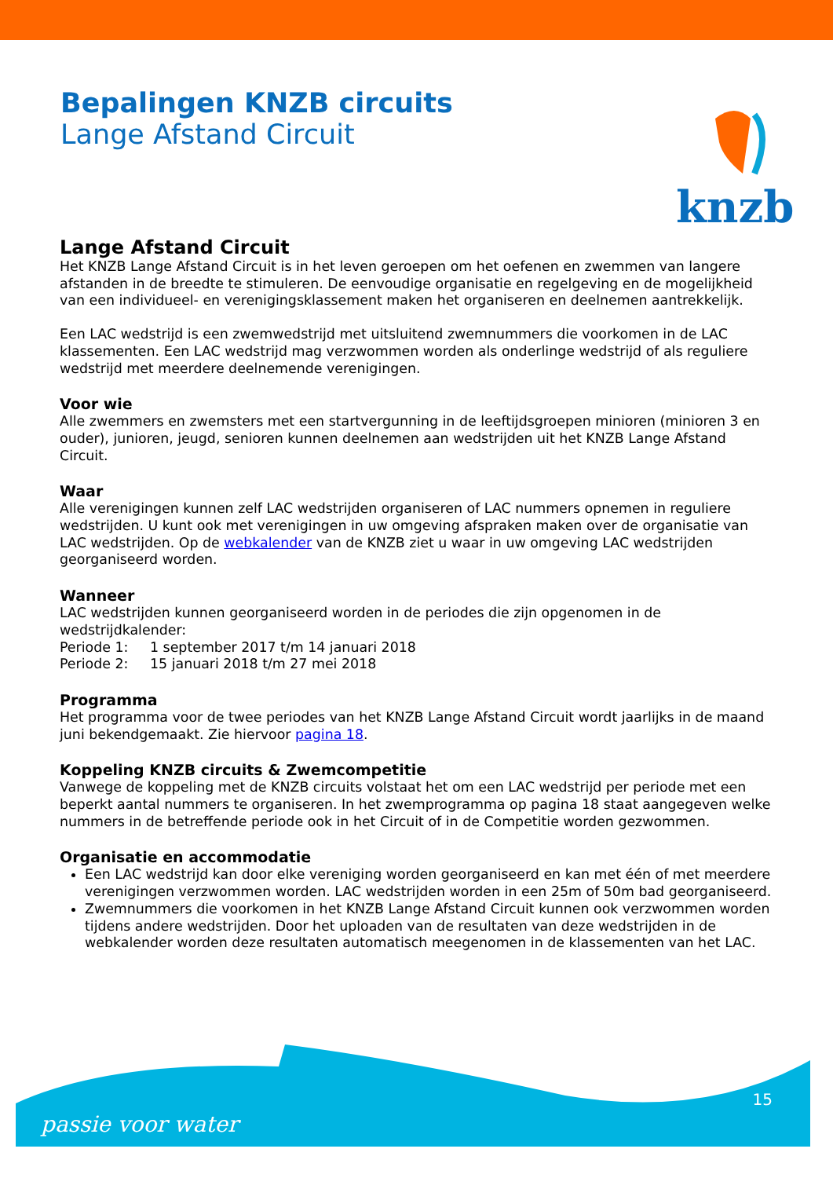Bepalingen KNZB circuits
Lange Afstand Circuit
knzb
Lange Afstand Circuit
Het KNZB Lange Afstand Circuit is in het leven geroepen om het oefenen en zwemmen van langere afstanden in de breedte te stimuleren. De eenvoudige organisatie en regelgeving en de mogelijkheid van een individueel- en verenigingsklassement maken het organiseren en deelnemen aantrekkelijk.
Een LAC wedstrijd is een zwemwedstrijd met uitsluitend zwemnummers die voorkomen in de LAC klassementen. Een LAC wedstrijd mag verzwommen worden als onderlinge wedstrijd of als reguliere wedstrijd met meerdere deelnemende verenigingen.
Voor wie
Alle zwemmers en zwemsters met een startvergunning in de leeftijdsgroepen minioren (minioren 3 en ouder), junioren, jeugd, senioren kunnen deelnemen aan wedstrijden uit het KNZB Lange Afstand Circuit.
Waar
Alle verenigingen kunnen zelf LAC wedstrijden organiseren of LAC nummers opnemen in reguliere wedstrijden. U kunt ook met verenigingen in uw omgeving afspraken maken over de organisatie van LAC wedstrijden. Op de webkalender van de KNZB ziet u waar in uw omgeving LAC wedstrijden georganiseerd worden.
Wanneer
LAC wedstrijden kunnen georganiseerd worden in de periodes die zijn opgenomen in de wedstrijdkalender:
Periode 1: 1 september 2017 t/m 14 januari 2018
Periode 2: 15 januari 2018 t/m 27 mei 2018
Programma
Het programma voor de twee periodes van het KNZB Lange Afstand Circuit wordt jaarlijks in de maand juni bekendgemaakt. Zie hiervoor pagina 18.
Koppeling KNZB circuits & Zwemcompetitie
Vanwege de koppeling met de KNZB circuits volstaat het om een LAC wedstrijd per periode met een beperkt aantal nummers te organiseren. In het zwemprogramma op pagina 18 staat aangegeven welke nummers in de betreffende periode ook in het Circuit of in de Competitie worden gezwommen.
Organisatie en accommodatie
Een LAC wedstrijd kan door elke vereniging worden georganiseerd en kan met één of met meerdere verenigingen verzwommen worden. LAC wedstrijden worden in een 25m of 50m bad georganiseerd.
Zwemnummers die voorkomen in het KNZB Lange Afstand Circuit kunnen ook verzwommen worden tijdens andere wedstrijden. Door het uploaden van de resultaten van deze wedstrijden in de webkalender worden deze resultaten automatisch meegenomen in de klassementen van het LAC.
passie voor water
15